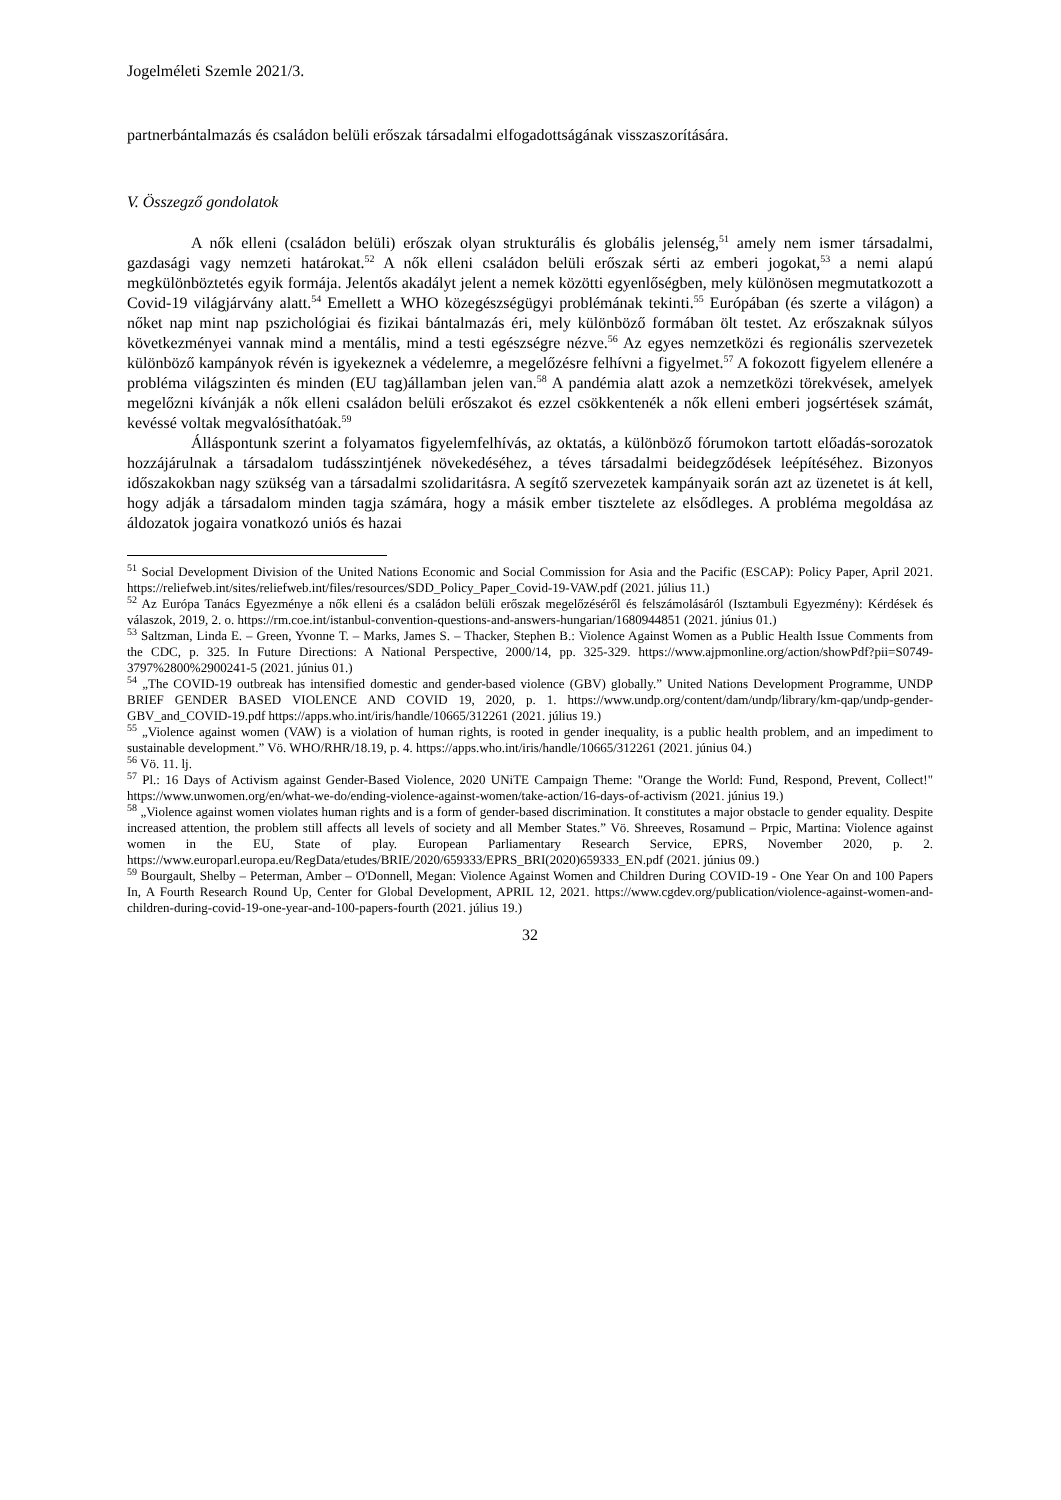Jogelméleti Szemle 2021/3.
partnerbántalmazás és családon belüli erőszak társadalmi elfogadottságának visszaszorítására.
V. Összegző gondolatok
A nők elleni (családon belüli) erőszak olyan strukturális és globális jelenség,<sup>51</sup> amely nem ismer társadalmi, gazdasági vagy nemzeti határokat.<sup>52</sup> A nők elleni családon belüli erőszak sérti az emberi jogokat,<sup>53</sup> a nemi alapú megkülönböztetés egyik formája. Jelentős akadályt jelent a nemek közötti egyenlőségben, mely különösen megmutatkozott a Covid-19 világjárvány alatt.<sup>54</sup> Emellett a WHO közegészségügyi problémának tekinti.<sup>55</sup> Európában (és szerte a világon) a nőket nap mint nap pszichológiai és fizikai bántalmazás éri, mely különböző formában ölt testet. Az erőszaknak súlyos következményei vannak mind a mentális, mind a testi egészségre nézve.<sup>56</sup> Az egyes nemzetközi és regionális szervezetek különböző kampányok révén is igyekeznek a védelemre, a megelőzésre felhívni a figyelmet.<sup>57</sup> A fokozott figyelem ellenére a probléma világszinten és minden (EU tag)államban jelen van.<sup>58</sup> A pandémia alatt azok a nemzetközi törekvések, amelyek megelőzni kívánják a nők elleni családon belüli erőszakot és ezzel csökkentenék a nők elleni emberi jogsértések számát, kevéssé voltak megvalósíthatóak.<sup>59</sup>
Álláspontunk szerint a folyamatos figyelemfelhívás, az oktatás, a különböző fórumokon tartott előadás-sorozatok hozzájárulnak a társadalom tudásszintjének növekedéséhez, a téves társadalmi beidegződések leépítéséhez. Bizonyos időszakokban nagy szükség van a társadalmi szolidaritásra. A segítő szervezetek kampányaik során azt az üzenetet is át kell, hogy adják a társadalom minden tagja számára, hogy a másik ember tisztelete az elsődleges. A probléma megoldása az áldozatok jogaira vonatkozó uniós és hazai
<sup>51</sup> Social Development Division of the United Nations Economic and Social Commission for Asia and the Pacific (ESCAP): Policy Paper, April 2021. https://reliefweb.int/sites/reliefweb.int/files/resources/SDD_Policy_Paper_Covid-19-VAW.pdf (2021. július 11.)
<sup>52</sup> Az Európa Tanács Egyezménye a nők elleni és a családon belüli erőszak megelőzéséről és felszámolásáról (Isztambuli Egyezmény): Kérdések és válaszok, 2019, 2. o. https://rm.coe.int/istanbul-convention-questions-and-answers-hungarian/1680944851 (2021. június 01.)
<sup>53</sup> Saltzman, Linda E. – Green, Yvonne T. – Marks, James S. – Thacker, Stephen B.: Violence Against Women as a Public Health Issue Comments from the CDC, p. 325. In Future Directions: A National Perspective, 2000/14, pp. 325-329. https://www.ajpmonline.org/action/showPdf?pii=S0749-3797%2800%2900241-5 (2021. június 01.)
<sup>54</sup> „The COVID-19 outbreak has intensified domestic and gender-based violence (GBV) globally.” United Nations Development Programme, UNDP BRIEF GENDER BASED VIOLENCE AND COVID 19, 2020, p. 1. https://www.undp.org/content/dam/undp/library/km-qap/undp-gender-GBV_and_COVID-19.pdf https://apps.who.int/iris/handle/10665/312261 (2021. július 19.)
<sup>55</sup> „Violence against women (VAW) is a violation of human rights, is rooted in gender inequality, is a public health problem, and an impediment to sustainable development.” Vö. WHO/RHR/18.19, p. 4. https://apps.who.int/iris/handle/10665/312261 (2021. június 04.)
<sup>56</sup> Vö. 11. lj.
<sup>57</sup> Pl.: 16 Days of Activism against Gender-Based Violence, 2020 UNiTE Campaign Theme: "Orange the World: Fund, Respond, Prevent, Collect!" https://www.unwomen.org/en/what-we-do/ending-violence-against-women/take-action/16-days-of-activism (2021. június 19.)
<sup>58</sup> „Violence against women violates human rights and is a form of gender-based discrimination. It constitutes a major obstacle to gender equality. Despite increased attention, the problem still affects all levels of society and all Member States.” Vö. Shreeves, Rosamund – Prpic, Martina: Violence against women in the EU, State of play. European Parliamentary Research Service, EPRS, November 2020, p. 2. https://www.europarl.europa.eu/RegData/etudes/BRIE/2020/659333/EPRS_BRI(2020)659333_EN.pdf (2021. június 09.)
<sup>59</sup> Bourgault, Shelby – Peterman, Amber – O'Donnell, Megan: Violence Against Women and Children During COVID-19 - One Year On and 100 Papers In, A Fourth Research Round Up, Center for Global Development, APRIL 12, 2021. https://www.cgdev.org/publication/violence-against-women-and-children-during-covid-19-one-year-and-100-papers-fourth (2021. július 19.)
32